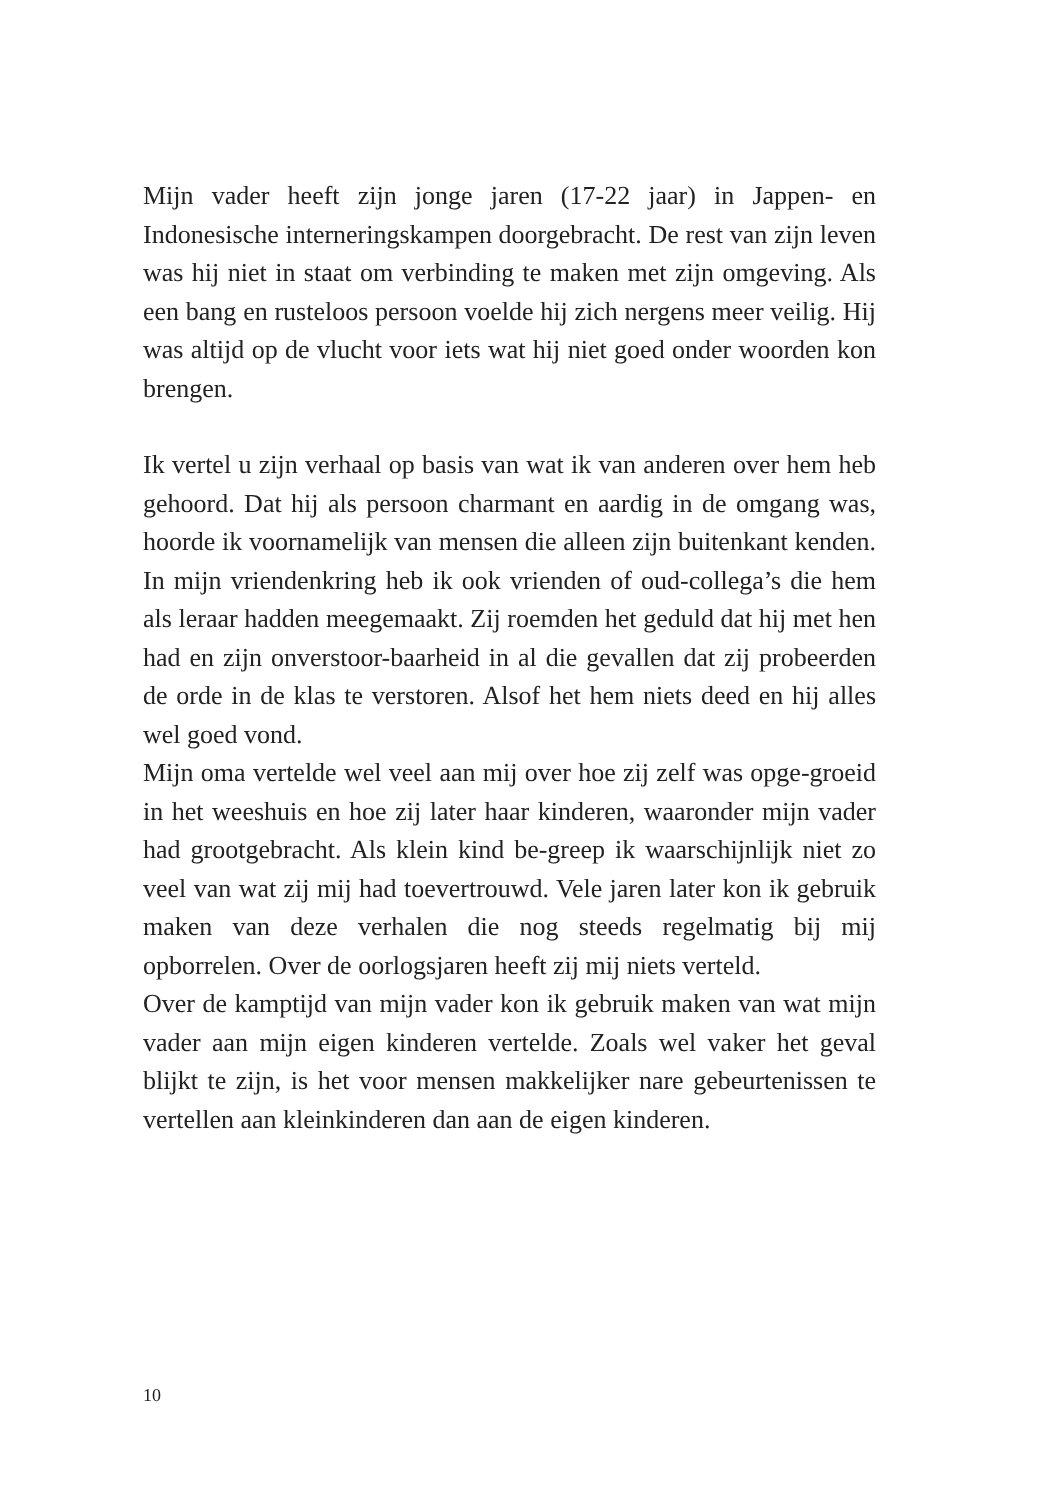Mijn vader heeft zijn jonge jaren (17-22 jaar) in Jappen- en Indonesische interneringskampen doorgebracht. De rest van zijn leven was hij niet in staat om verbinding te maken met zijn omgeving. Als een bang en rusteloos persoon voelde hij zich nergens meer veilig. Hij was altijd op de vlucht voor iets wat hij niet goed onder woorden kon brengen.
Ik vertel u zijn verhaal op basis van wat ik van anderen over hem heb gehoord. Dat hij als persoon charmant en aardig in de omgang was, hoorde ik voornamelijk van mensen die alleen zijn buitenkant kenden. In mijn vriendenkring heb ik ook vrienden of oud-collega’s die hem als leraar hadden meegemaakt. Zij roemden het geduld dat hij met hen had en zijn onverstoor-baarheid in al die gevallen dat zij probeerden de orde in de klas te verstoren. Alsof het hem niets deed en hij alles wel goed vond.
Mijn oma vertelde wel veel aan mij over hoe zij zelf was opge-groeid in het weeshuis en hoe zij later haar kinderen, waaronder mijn vader had grootgebracht. Als klein kind be-greep ik waarschijnlijk niet zo veel van wat zij mij had toevertrouwd. Vele jaren later kon ik gebruik maken van deze verhalen die nog steeds regelmatig bij mij opborrelen. Over de oorlogsjaren heeft zij mij niets verteld.
Over de kamptijd van mijn vader kon ik gebruik maken van wat mijn vader aan mijn eigen kinderen vertelde. Zoals wel vaker het geval blijkt te zijn, is het voor mensen makkelijker nare gebeurtenissen te vertellen aan kleinkinderen dan aan de eigen kinderen.
10